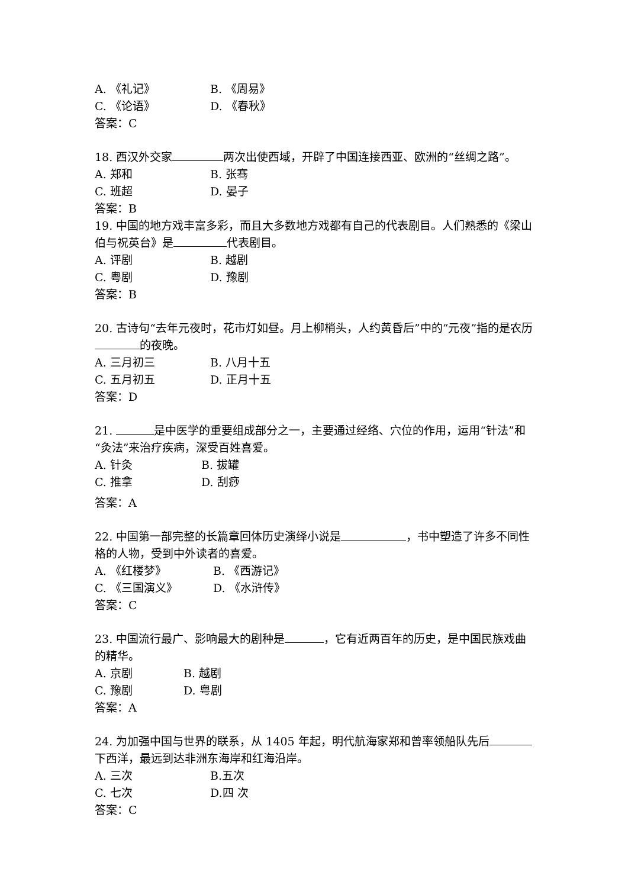A. 《礼记》 B. 《周易》
C. 《论语》 D. 《春秋》
答案：C
18. 西汉外交家 两次出使西域，开辟了中国连接西亚、欧洲的“丝绸之路”。
A. 郑和 B. 张骞
C. 班超 D. 晏子
答案：B
19. 中国的地方戏丰富多彩，而且大多数地方戏都有自己的代表剧目。人们熟悉的《梁山伯与祝英台》是 代表剧目。
A. 评剧 B. 越剧
C. 粤剧 D. 豫剧
答案：B
20. 古诗句“去年元夜时，花市灯如昼。月上柳梢头，人约黄昏后”中的“元夜”指的是农历 的夜晚。
A. 三月初三 B. 八月十五
C. 五月初五 D. 正月十五
答案：D
21. 是中医学的重要组成部分之一，主要通过经络、穴位的作用，运用“针法”和“灸法”来治疗疾病，深受百姓喜爱。
A. 针灸 B. 拔罐
C. 推拿 D. 刮痧
答案：A
22. 中国第一部完整的长篇章回体历史演绎小说是 ，书中塑造了许多不同性格的人物，受到中外读者的喜爱。
A. 《红楼梦》 B. 《西游记》
C. 《三国演义》 D. 《水浒传》
答案：C
23. 中国流行最广、影响最大的剧种是 ，它有近两百年的历史，是中国民族戏曲的精华。
A. 京剧 B. 越剧
C. 豫剧 D. 粤剧
答案：A
24. 为加强中国与世界的联系，从 1405 年起，明代航海家郑和曾率领船队先后 下西洋，最远到达非洲东海岸和红海沿岸。
A. 三次 B.五次
C. 七次 D.四 次
答案：C